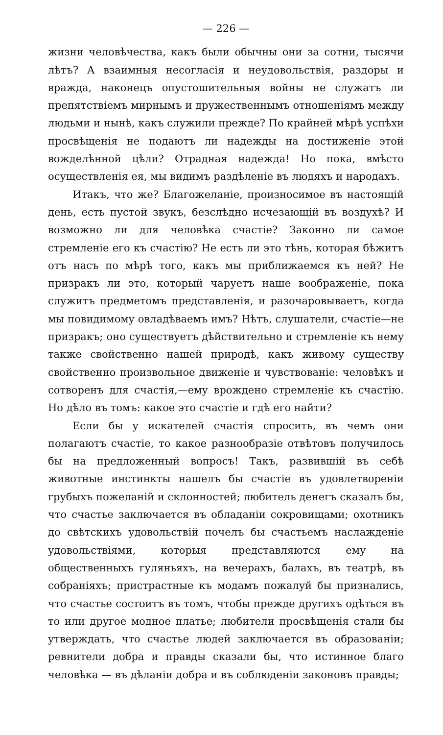— 226 —
жизни человѣчества, какъ были обычны они за сотни, тысячи лѣтъ? А взаимныя несогласія и неудовольствія, раздоры и вражда, наконецъ опустошительныя войны не служатъ ли препятствіемъ мирнымъ и дружественнымъ отношеніямъ между людьми и нынѣ, какъ служили прежде? По крайней мѣрѣ успѣхи просвѣщенія не подаютъ ли надежды на достиженіе этой вожделѣнной цѣли? Отрадная надежда! Но пока, вмѣсто осуществленія ея, мы видимъ раздѣленіе въ людяхъ и народахъ.
Итакъ, что же? Благожеланіе, произносимое въ настоящій день, есть пустой звукъ, безслѣдно исчезающій въ воздухѣ? И возможно ли для человѣка счастіе? Законно ли самое стремленіе его къ счастію? Не есть ли это тѣнь, которая бѣжитъ отъ насъ по мѣрѣ того, какъ мы приближаемся къ ней? Не призракъ ли это, который чаруетъ наше воображеніе, пока служитъ предметомъ представленія, и разочаровываетъ, когда мы повидимому овладѣваемъ имъ? Нѣтъ, слушатели, счастіе—не призракъ; оно существуетъ дѣйствительно и стремленіе къ нему также свойственно нашей природѣ, какъ живому существу свойственно произвольное движеніе и чувствованіе: человѣкъ и сотворенъ для счастія,—ему врождено стремленіе къ счастію. Но дѣло въ томъ: какое это счастіе и гдѣ его найти?
Если бы у искателей счастія спросить, въ чемъ они полагаютъ счастіе, то какое разнообразіе отвѣтовъ получилось бы на предложенный вопросъ! Такъ, развившій въ себѣ животные инстинкты нашелъ бы счастіе въ удовлетвореніи грубыхъ пожеланій и склонностей; любитель денегъ сказалъ бы, что счастье заключается въ обладаніи сокровищами; охотникъ до свѣтскихъ удовольствій почелъ бы счастьемъ наслажденіе удовольствіями, которыя представляются ему на общественныхъ гуляньяхъ, на вечерахъ, балахъ, въ театрѣ, въ собраніяхъ; пристрастные къ модамъ пожалуй бы признались, что счастье состоитъ въ томъ, чтобы прежде другихъ одѣться въ то или другое модное платье; любители просвѣщенія стали бы утверждать, что счастье людей заключается въ образованіи; ревнители добра и правды сказали бы, что истинное благо человѣка — въ дѣланіи добра и въ соблюденіи законовъ правды;